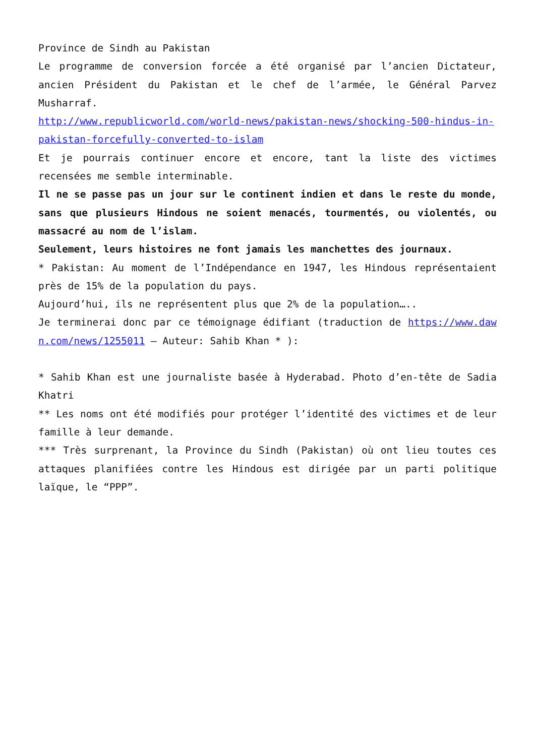Province de Sindh au Pakistan
Le programme de conversion forcée a été organisé par l’ancien Dictateur, ancien Président du Pakistan et le chef de l’armée, le Général Parvez Musharraf.
http://www.republicworld.com/world-news/pakistan-news/shocking-500-hindus-in-pakistan-forcefully-converted-to-islam
Et je pourrais continuer encore et encore, tant la liste des victimes recensées me semble interminable.
Il ne se passe pas un jour sur le continent indien et dans le reste du monde, sans que plusieurs Hindous ne soient menacés, tourmentés, ou violentés, ou massacré au nom de l’islam.
Seulement, leurs histoires ne font jamais les manchettes des journaux.
* Pakistan: Au moment de l’Indépendance en 1947, les Hindous représentaient près de 15% de la population du pays.
Aujourd’hui, ils ne représentent plus que 2% de la population…..
Je terminerai donc par ce témoignage édifiant (traduction de https://www.dawn.com/news/1255011 – Auteur: Sahib Khan * ):
* Sahib Khan est une journaliste basée à Hyderabad. Photo d’en-tête de Sadia Khatri
** Les noms ont été modifiés pour protéger l’identité des victimes et de leur famille à leur demande.
*** Très surprenant, la Province du Sindh (Pakistan) où ont lieu toutes ces attaques planifiées contre les Hindous est dirigée par un parti politique laïque, le “PPP”.